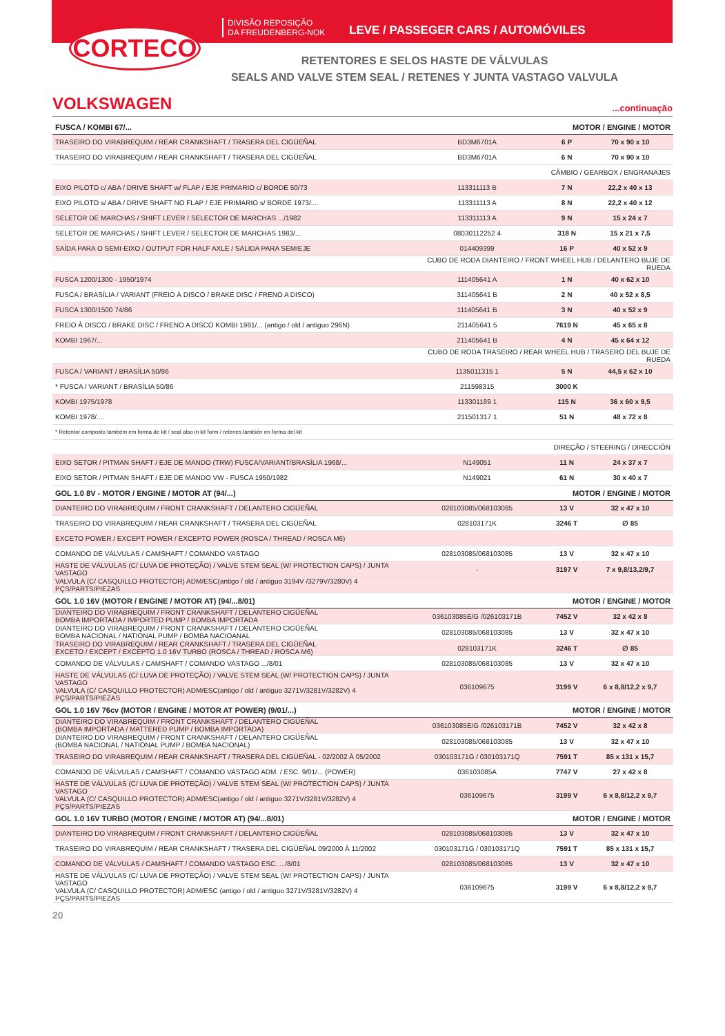CORTECO
DIVISÃO REPOSIÇÃO
DA FREUDENBERG-NOK
LEVE / PASSEGER CARS / AUTOMÓVILES
RETENTORES E SELOS HASTE DE VÁLVULAS
SEALS AND VALVE STEM SEAL / RETENES Y JUNTA VASTAGO VALVULA
VOLKSWAGEN
...continuação
| FUSCA / KOMBI 67/... | MOTOR / ENGINE / MOTOR | | |
| TRASEIRO DO VIRABREQUIM / REAR CRANKSHAFT / TRASERA DEL CIGÜEÑAL | BD3M6701A | 6 P | 70 x 90 x 10 |
| TRASEIRO DO VIRABREQUIM / REAR CRANKSHAFT / TRASERA DEL CIGÜEÑAL | BD3M6701A | 6 N | 70 x 90 x 10 |
| | CÂMBIO / GEARBOX / ENGRANAJES | | |
| EIXO PILOTO c/ ABA / DRIVE SHAFT w/ FLAP / EJE PRIMARIO c/ BORDE 50/73 | 113311113 B | 7 N | 22,2 x 40 x 13 |
| EIXO PILOTO s/ ABA / DRIVE SHAFT NO FLAP / EJE PRIMARIO s/ BORDE 1973/.... | 113311113 A | 8 N | 22,2 x 40 x 12 |
| SELETOR DE MARCHAS / SHIFT LEVER / SELECTOR DE MARCHAS .../1982 | 113311113 A | 9 N | 15 x 24 x 7 |
| SELETOR DE MARCHAS / SHIFT LEVER / SELECTOR DE MARCHAS 1983/... | 08030112252 4 | 318 N | 15 x 21 x 7,5 |
| SAÍDA PARA O SEMI-EIXO / OUTPUT FOR HALF AXLE / SALIDA PARA SEMIEJE | 014409399 | 16 P | 40 x 52 x 9 |
| | CUBO DE RODA DIANTEIRO / FRONT WHEEL HUB / DELANTERO BUJE DE RUEDA | | |
| FUSCA 1200/1300 - 1950/1974 | 111405641 A | 1 N | 40 x 62 x 10 |
| FUSCA / BRASÍLIA / VARIANT (FREIO À DISCO / BRAKE DISC / FRENO A DISCO) | 311405641 B | 2 N | 40 x 52 x 8,5 |
| FUSCA 1300/1500 74/86 | 111405641 B | 3 N | 40 x 52 x 9 |
| FREIO À DISCO / BRAKE DISC / FRENO A DISCO KOMBI 1981/... (antigo / old / antiguo 296N) | 211405641 5 | 7619 N | 45 x 65 x 8 |
| KOMBI 1967/... | 211405641 B | 4 N | 45 x 64 x 12 |
| | CUBO DE RODA TRASEIRO / REAR WHEEL HUB / TRASERO DEL BUJE DE RUEDA | | |
| FUSCA / VARIANT / BRASÍLIA 50/86 | 1135011315 1 | 5 N | 44,5 x 62 x 10 |
| * FUSCA / VARIANT / BRASÍLIA 50/86 | 211598315 | 3000 K | |
| KOMBI 1975/1978 | 113301189 1 | 115 N | 36 x 60 x 9,5 |
| KOMBI 1978/.... | 211501317 1 | 51 N | 48 x 72 x 8 |
| * Retentor composto também em forma de kit / seal also in kit form / retenes también en forma del kit | | | |
| | DIREÇÃO / STEERING / DIRECCIÓN | | |
| EIXO SETOR / PITMAN SHAFT / EJE DE MANDO (TRW) FUSCA/VARIANT/BRASÍLIA 1968/... | N149051 | 11 N | 24 x 37 x 7 |
| EIXO SETOR / PITMAN SHAFT / EJE DE MANDO VW - FUSCA 1950/1982 | N149021 | 61 N | 30 x 40 x 7 |
| GOL 1.0 8V - MOTOR / ENGINE / MOTOR AT (94/...) | MOTOR / ENGINE / MOTOR | | |
| DIANTEIRO DO VIRABREQUIM / FRONT CRANKSHAFT / DELANTERO CIGÜEÑAL | 028103085/068103085 | 13 V | 32 x 47 x 10 |
| TRASEIRO DO VIRABREQUIM / REAR CRANKSHAFT / TRASERA DEL CIGÜEÑAL | 028103171K | 3246 T | ∅ 85 |
| EXCETO POWER / EXCEPT POWER / EXCEPTO POWER (ROSCA / THREAD / ROSCA M6) | | | |
| COMANDO DE VÁLVULAS / CAMSHAFT / COMANDO VASTAGO | 028103085/068103085 | 13 V | 32 x 47 x 10 |
| HASTE DE VÁLVULAS (C/ LUVA DE PROTEÇÃO) / VALVE STEM SEAL (W/ PROTECTION CAPS) / JUNTA VASTAGO | - | 3197 V | 7 x 9,8/13,2/9,7 |
| VALVULA (C/ CASQUILLO PROTECTOR) ADM/ESC(antigo / old / antiguo 3194V /3279V/3280V) 4 PÇS/PARTS/PIEZAS | | | |
| GOL 1.0 16V (MOTOR / ENGINE / MOTOR AT) (94/...8/01) | MOTOR / ENGINE / MOTOR | | |
| DIANTEIRO DO VIRABREQUIM / FRONT CRANKSHAFT / DELANTERO CIGÜEÑAL BOMBA IMPORTADA / IMPORTED PUMP / BOMBA IMPORTADA | 036103085E/G /026103171B | 7452 V | 32 x 42 x 8 |
| DIANTEIRO DO VIRABREQUIM / FRONT CRANKSHAFT / DELANTERO CIGÜEÑAL BOMBA NACIONAL / NATIONAL PUMP / BOMBA NACIOANAL | 028103085/068103085 | 13 V | 32 x 47 x 10 |
| TRASEIRO DO VIRABREQUIM / REAR CRANKSHAFT / TRASERA DEL CIGÜEÑAL EXCETO / EXCEPT / EXCEPTO 1.0 16V TURBO (ROSCA / THREAD / ROSCA M6) | 028103171K | 3246 T | ∅ 85 |
| COMANDO DE VÁLVULAS / CAMSHAFT / COMANDO VASTAGO .../8/01 | 028103085/068103085 | 13 V | 32 x 47 x 10 |
| HASTE DE VÁLVULAS (C/ LUVA DE PROTEÇÃO) / VALVE STEM SEAL (W/ PROTECTION CAPS) / JUNTA VASTAGO VALVULA (C/ CASQUILLO PROTECTOR) ADM/ESC(antigo / old / antiguo 3271V/3281V/3282V) 4 PÇS/PARTS/PIEZAS | 036109675 | 3199 V | 6 x 8,8/12,2 x 9,7 |
| GOL 1.0 16V 76cv (MOTOR / ENGINE / MOTOR AT POWER) (9/01/...) | MOTOR / ENGINE / MOTOR | | |
| DIANTEIRO DO VIRABREQUIM / FRONT CRANKSHAFT / DELANTERO CIGÜEÑAL (BOMBA IMPORTADA / MATTERED PUMP / BOMBA IMPORTADA) | 036103085E/G /026103171B | 7452 V | 32 x 42 x 8 |
| DIANTEIRO DO VIRABREQUIM / FRONT CRANKSHAFT / DELANTERO CIGÜEÑAL (BOMBA NACIONAL / NATIONAL PUMP / BOMBA NACIONAL) | 028103085/068103085 | 13 V | 32 x 47 x 10 |
| TRASEIRO DO VIRABREQUIM / REAR CRANKSHAFT / TRASERA DEL CIGÜEÑAL - 02/2002 À 05/2002 | 030103171G / 030103171Q | 7591 T | 85 x 131 x 15,7 |
| COMANDO DE VÁLVULAS / CAMSHAFT / COMANDO VASTAGO ADM. / ESC. 9/01/... (POWER) | 036103085A | 7747 V | 27 x 42 x 8 |
| HASTE DE VÁLVULAS (C/ LUVA DE PROTEÇÃO) / VALVE STEM SEAL (W/ PROTECTION CAPS) / JUNTA VASTAGO VALVULA (C/ CASQUILLO PROTECTOR) ADM/ESC(antigo / old / antiguo 3271V/3281V/3282V) 4 PÇS/PARTS/PIEZAS | 036109675 | 3199 V | 6 x 8,8/12,2 x 9,7 |
| GOL 1.0 16V TURBO (MOTOR / ENGINE / MOTOR AT) (94/...8/01) | MOTOR / ENGINE / MOTOR | | |
| DIANTEIRO DO VIRABREQUIM / FRONT CRANKSHAFT / DELANTERO CIGÜEÑAL | 028103085/068103085 | 13 V | 32 x 47 x 10 |
| TRASEIRO DO VIRABREQUIM / REAR CRANKSHAFT / TRASERA DEL CIGÜEÑAL 09/2000 À 11/2002 | 030103171G / 030103171Q | 7591 T | 85 x 131 x 15,7 |
| COMANDO DE VÁLVULAS / CAMSHAFT / COMANDO VASTAGO ESC. .../8/01 | 028103085/068103085 | 13 V | 32 x 47 x 10 |
| HASTE DE VÁLVULAS (C/ LUVA DE PROTEÇÃO) / VALVE STEM SEAL (W/ PROTECTION CAPS) / JUNTA VASTAGO VALVULA (C/ CASQUILLO PROTECTOR) ADM/ESC (antigo / old / antiguo 3271V/3281V/3282V) 4 PÇS/PARTS/PIEZAS | 036109675 | 3199 V | 6 x 8,8/12,2 x 9,7 |
20